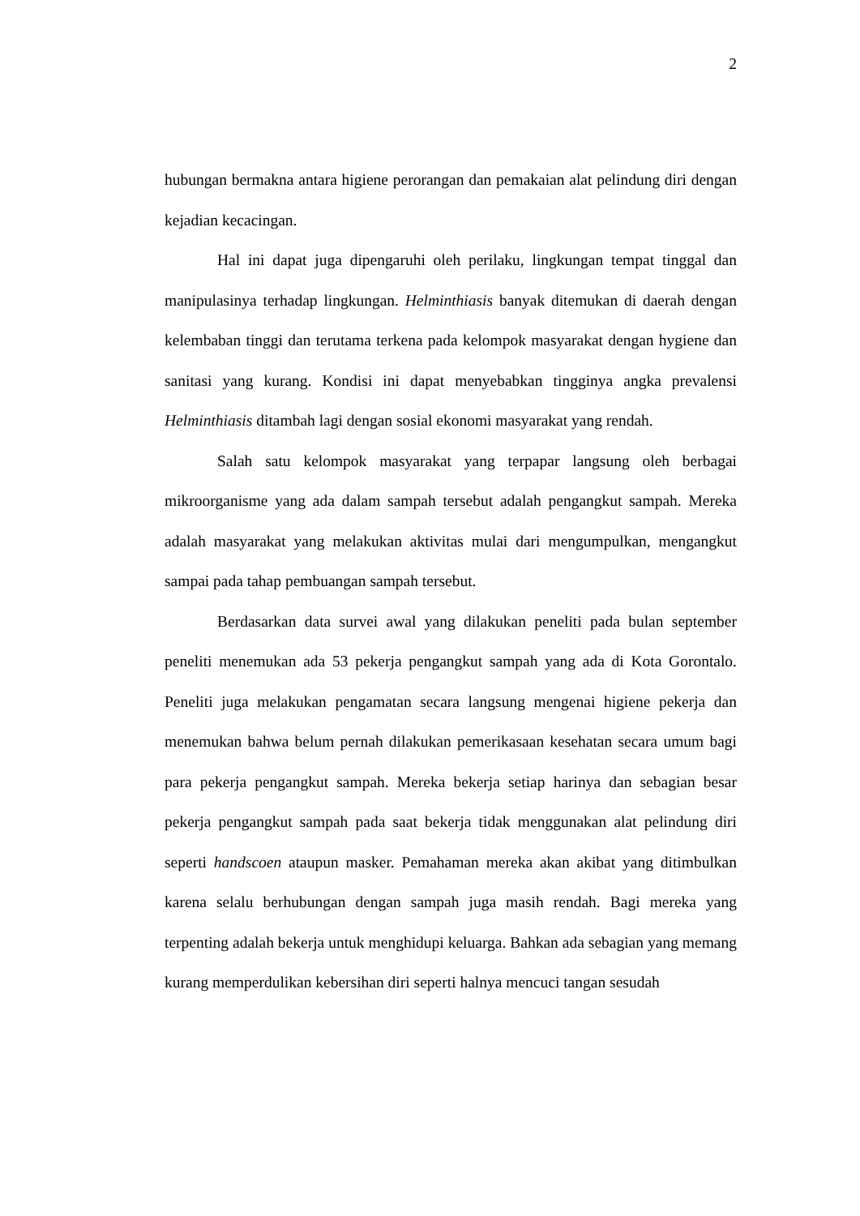2
hubungan bermakna antara higiene perorangan dan pemakaian alat pelindung diri dengan kejadian kecacingan.
Hal ini dapat juga dipengaruhi oleh perilaku, lingkungan tempat tinggal dan manipulasinya terhadap lingkungan. Helminthiasis banyak ditemukan di daerah dengan kelembaban tinggi dan terutama terkena pada kelompok masyarakat dengan hygiene dan sanitasi yang kurang. Kondisi ini dapat menyebabkan tingginya angka prevalensi Helminthiasis ditambah lagi dengan sosial ekonomi masyarakat yang rendah.
Salah satu kelompok masyarakat yang terpapar langsung oleh berbagai mikroorganisme yang ada dalam sampah tersebut adalah pengangkut sampah. Mereka adalah masyarakat yang melakukan aktivitas mulai dari mengumpulkan, mengangkut sampai pada tahap pembuangan sampah tersebut.
Berdasarkan data survei awal yang dilakukan peneliti pada bulan september peneliti menemukan ada 53 pekerja pengangkut sampah yang ada di Kota Gorontalo. Peneliti juga melakukan pengamatan secara langsung mengenai higiene pekerja dan menemukan bahwa belum pernah dilakukan pemerikasaan kesehatan secara umum bagi para pekerja pengangkut sampah. Mereka bekerja setiap harinya dan sebagian besar pekerja pengangkut sampah pada saat bekerja tidak menggunakan alat pelindung diri seperti handscoen ataupun masker. Pemahaman mereka akan akibat yang ditimbulkan karena selalu berhubungan dengan sampah juga masih rendah. Bagi mereka yang terpenting adalah bekerja untuk menghidupi keluarga. Bahkan ada sebagian yang memang kurang memperdulikan kebersihan diri seperti halnya mencuci tangan sesudah